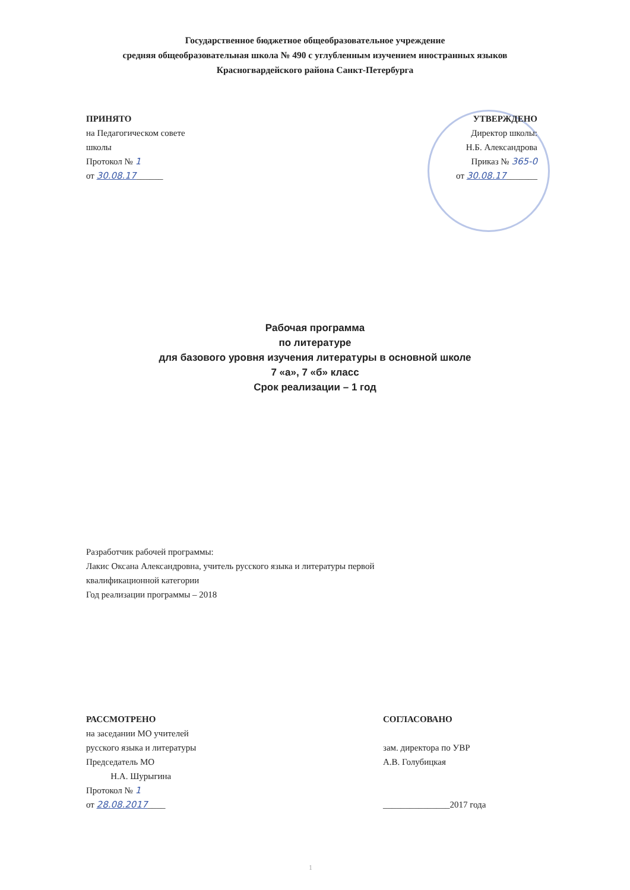Государственное бюджетное общеобразовательное учреждение
средняя общеобразовательная школа № 490 с углубленным изучением иностранных языков
Красногвардейского района Санкт-Петербурга
ПРИНЯТО
на Педагогическом совете
школы
Протокол № 1
от 30.08.17______
УТВЕРЖДЕНО
Директор школы:
Н.Б. Александрова
Приказ № 365-0
от 30.08.17_______
Рабочая программа
по литературе
для базового уровня изучения литературы в основной школе
7 «а», 7 «б» класс
Срок реализации – 1 год
Разработчик рабочей программы:
Лакис Оксана Александровна, учитель русского языка и литературы первой
квалификационной категории
Год реализации программы – 2018
РАССМОТРЕНО
на заседании МО учителей
русского языка и литературы
Председатель МО
Н.А. Шурыгина
Протокол № 1
от 28.08.2017____
СОГЛАСОВАНО
зам. директора по УВР
А.В. Голубицкая
_______________2017 года
1